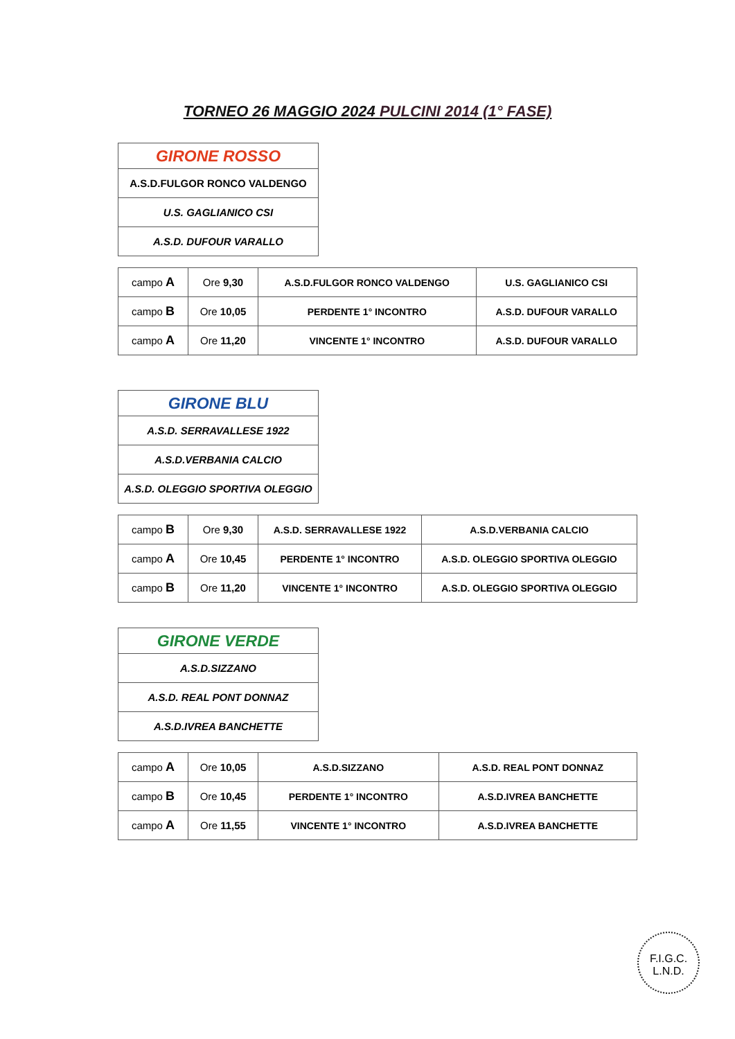TORNEO 26 MAGGIO 2024 PULCINI 2014 (1° FASE)
| GIRONE ROSSO |
| --- |
| A.S.D.FULGOR RONCO VALDENGO |
| U.S. GAGLIANICO CSI |
| A.S.D. DUFOUR VARALLO |
| campo A | Ore 9,30 | A.S.D.FULGOR RONCO VALDENGO | U.S. GAGLIANICO CSI |
| campo B | Ore 10,05 | PERDENTE 1° INCONTRO | A.S.D. DUFOUR VARALLO |
| campo A | Ore 11,20 | VINCENTE 1° INCONTRO | A.S.D. DUFOUR VARALLO |
| GIRONE BLU |
| --- |
| A.S.D. SERRAVALLESE 1922 |
| A.S.D.VERBANIA CALCIO |
| A.S.D. OLEGGIO SPORTIVA OLEGGIO |
| campo B | Ore 9,30 | A.S.D. SERRAVALLESE 1922 | A.S.D.VERBANIA CALCIO |
| campo A | Ore 10,45 | PERDENTE 1° INCONTRO | A.S.D. OLEGGIO SPORTIVA OLEGGIO |
| campo B | Ore 11,20 | VINCENTE 1° INCONTRO | A.S.D. OLEGGIO SPORTIVA OLEGGIO |
| GIRONE VERDE |
| --- |
| A.S.D.SIZZANO |
| A.S.D. REAL PONT DONNAZ |
| A.S.D.IVREA BANCHETTE |
| campo A | Ore 10,05 | A.S.D.SIZZANO | A.S.D. REAL PONT DONNAZ |
| campo B | Ore 10,45 | PERDENTE 1° INCONTRO | A.S.D.IVREA BANCHETTE |
| campo A | Ore 11,55 | VINCENTE 1° INCONTRO | A.S.D.IVREA BANCHETTE |
F.I.G.C.
L.N.D.